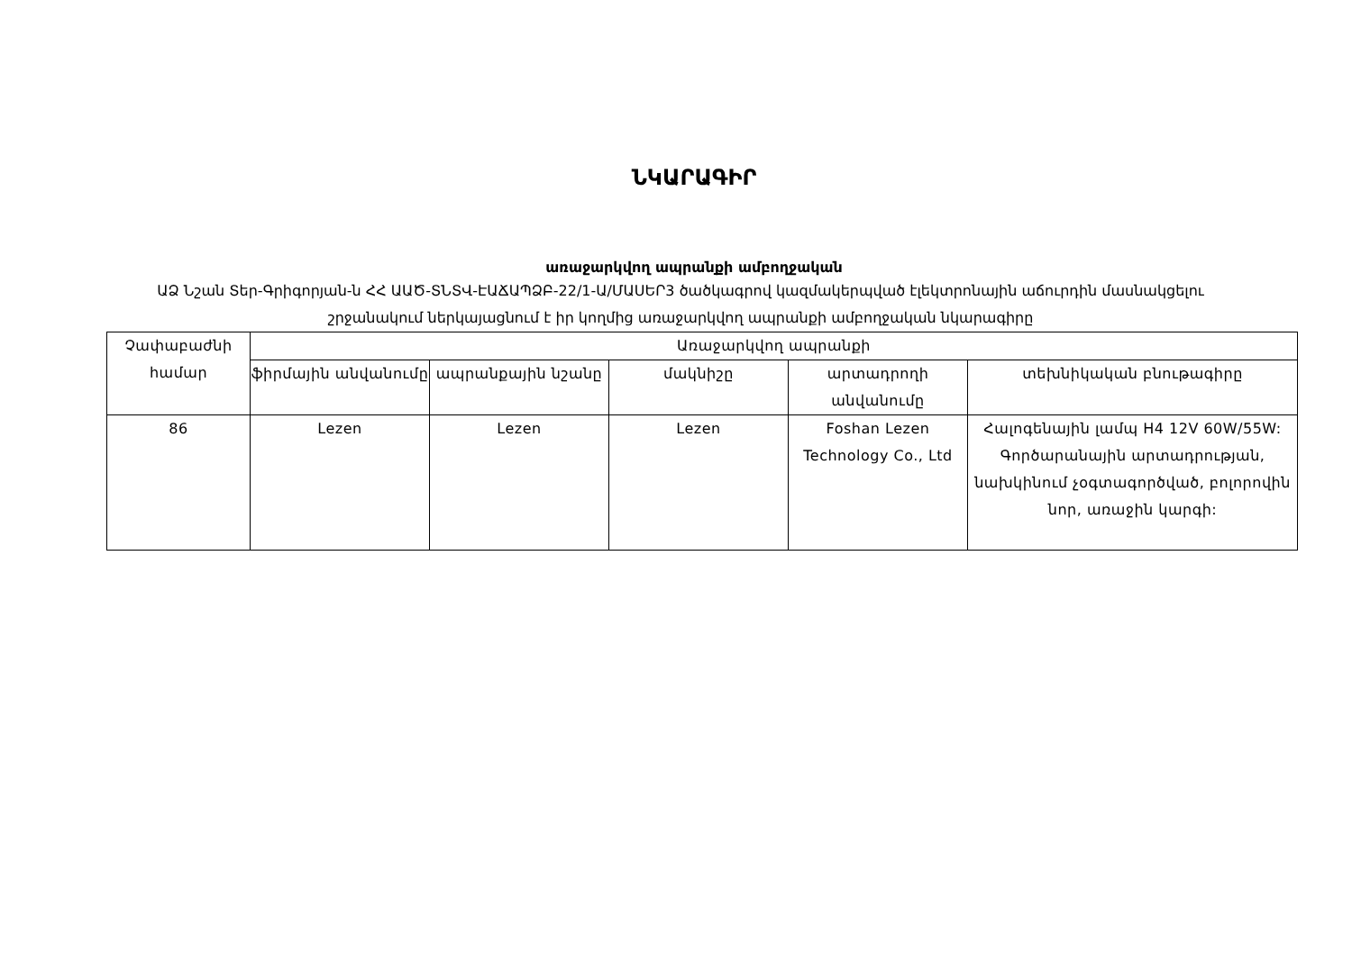ՆԿԱՐԱԳԻՐ
առաջարկվող ապրանքի ամբողջական
ԱՁ Նշան Տեր-Գրիգորյան-ն ՀՀ ԱԱԾ-ՏՆՏՎ-ԷԱՃԱՊՁԲ-22/1-Ա/ՄԱՍԵՐ3 ծածկագրով կազմակերպված էլեկտրոնային աճուրդին մասնակցելու շրջանակում ներկայացնում է իր կողմից առաջարկվող ապրանքի ամբողջական նկարագիրը
| Չափաբաժնի համար | Առաջարկվող ապրանքի | | | | |
| --- | --- | --- | --- | --- | --- |
| | ֆիրմային անվանումը | ապրանքային նշանը | մակնիշը | արտադրողի անվանումը | տեխնիկական բնութագիրը |
| 86 | Lezen | Lezen | Lezen | Foshan Lezen Technology Co., Ltd | Հալոգենային լամպ H4 12V 60W/55W: Գործարանային արտադրության, նախկինում չօգտագործված, բոլորովին նոր, առաջին կարգի: |